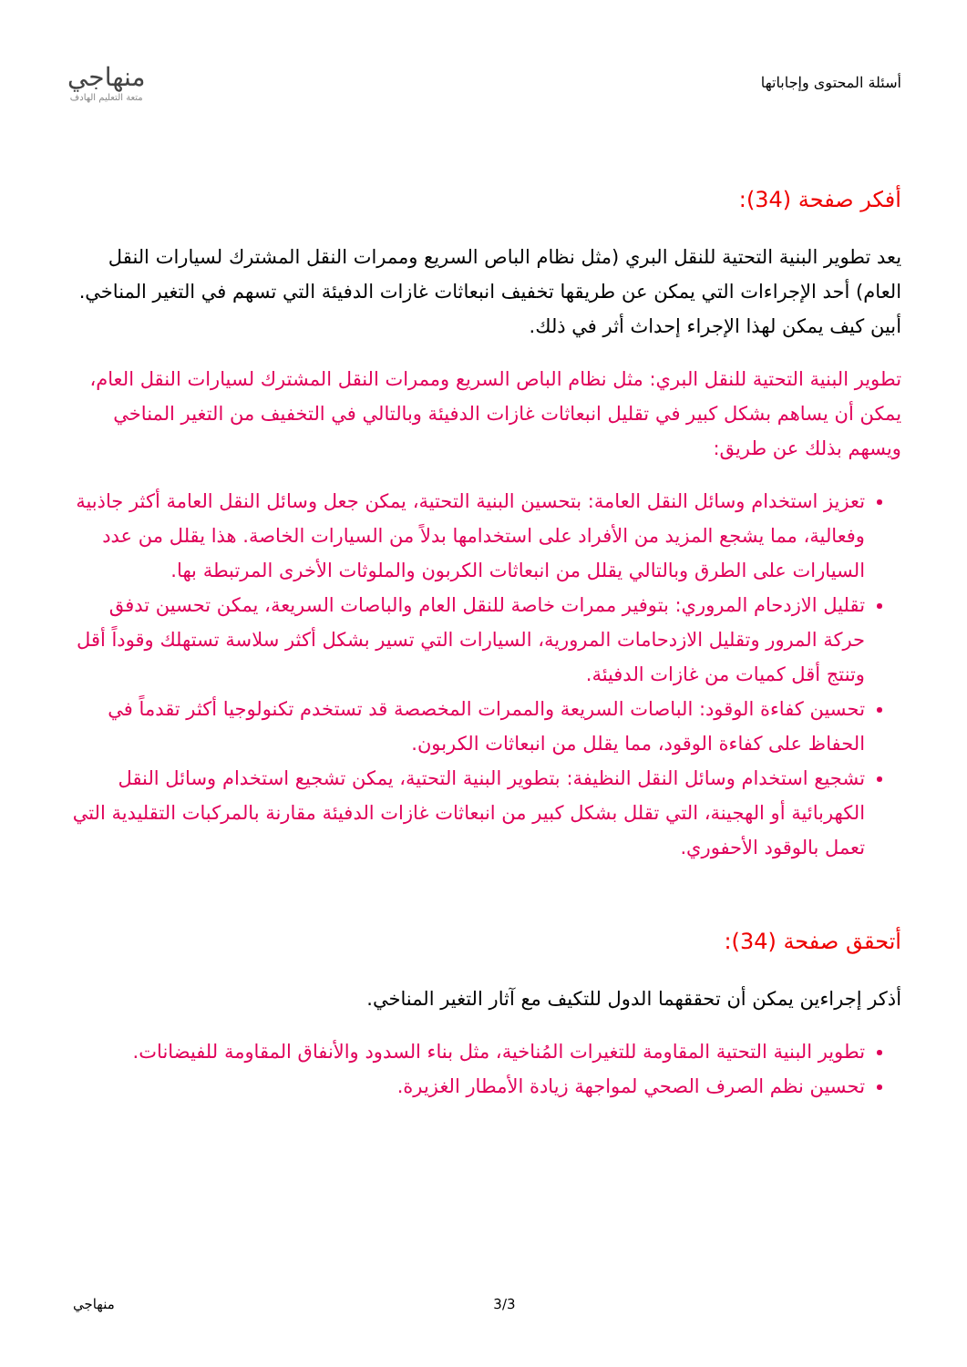أسئلة المحتوى وإجاباتها
منهاجي
متعة التعليم الهادف
أفكر صفحة (34):
يعد تطوير البنية التحتية للنقل البري (مثل نظام الباص السريع وممرات النقل المشترك لسيارات النقل العام) أحد الإجراءات التي يمكن عن طريقها تخفيف انبعاثات غازات الدفيئة التي تسهم في التغير المناخي. أبين كيف يمكن لهذا الإجراء إحداث أثر في ذلك.
تطوير البنية التحتية للنقل البري: مثل نظام الباص السريع وممرات النقل المشترك لسيارات النقل العام، يمكن أن يساهم بشكل كبير في تقليل انبعاثات غازات الدفيئة وبالتالي في التخفيف من التغير المناخي ويسهم بذلك عن طريق:
تعزيز استخدام وسائل النقل العامة: بتحسين البنية التحتية، يمكن جعل وسائل النقل العامة أكثر جاذبية وفعالية، مما يشجع المزيد من الأفراد على استخدامها بدلاً من السيارات الخاصة. هذا يقلل من عدد السيارات على الطرق وبالتالي يقلل من انبعاثات الكربون والملوثات الأخرى المرتبطة بها.
تقليل الازدحام المروري: بتوفير ممرات خاصة للنقل العام والباصات السريعة، يمكن تحسين تدفق حركة المرور وتقليل الازدحامات المرورية، السيارات التي تسير بشكل أكثر سلاسة تستهلك وقوداً أقل وتنتج أقل كميات من غازات الدفيئة.
تحسين كفاءة الوقود: الباصات السريعة والممرات المخصصة قد تستخدم تكنولوجيا أكثر تقدماً في الحفاظ على كفاءة الوقود، مما يقلل من انبعاثات الكربون.
تشجيع استخدام وسائل النقل النظيفة: بتطوير البنية التحتية، يمكن تشجيع استخدام وسائل النقل الكهربائية أو الهجينة، التي تقلل بشكل كبير من انبعاثات غازات الدفيئة مقارنة بالمركبات التقليدية التي تعمل بالوقود الأحفوري.
أتحقق صفحة (34):
أذكر إجراءين يمكن أن تحققهما الدول للتكيف مع آثار التغير المناخي.
تطوير البنية التحتية المقاومة للتغيرات المُناخية، مثل بناء السدود والأنفاق المقاومة للفيضانات.
تحسين نظم الصرف الصحي لمواجهة زيادة الأمطار الغزيرة.
منهاجي 3/3